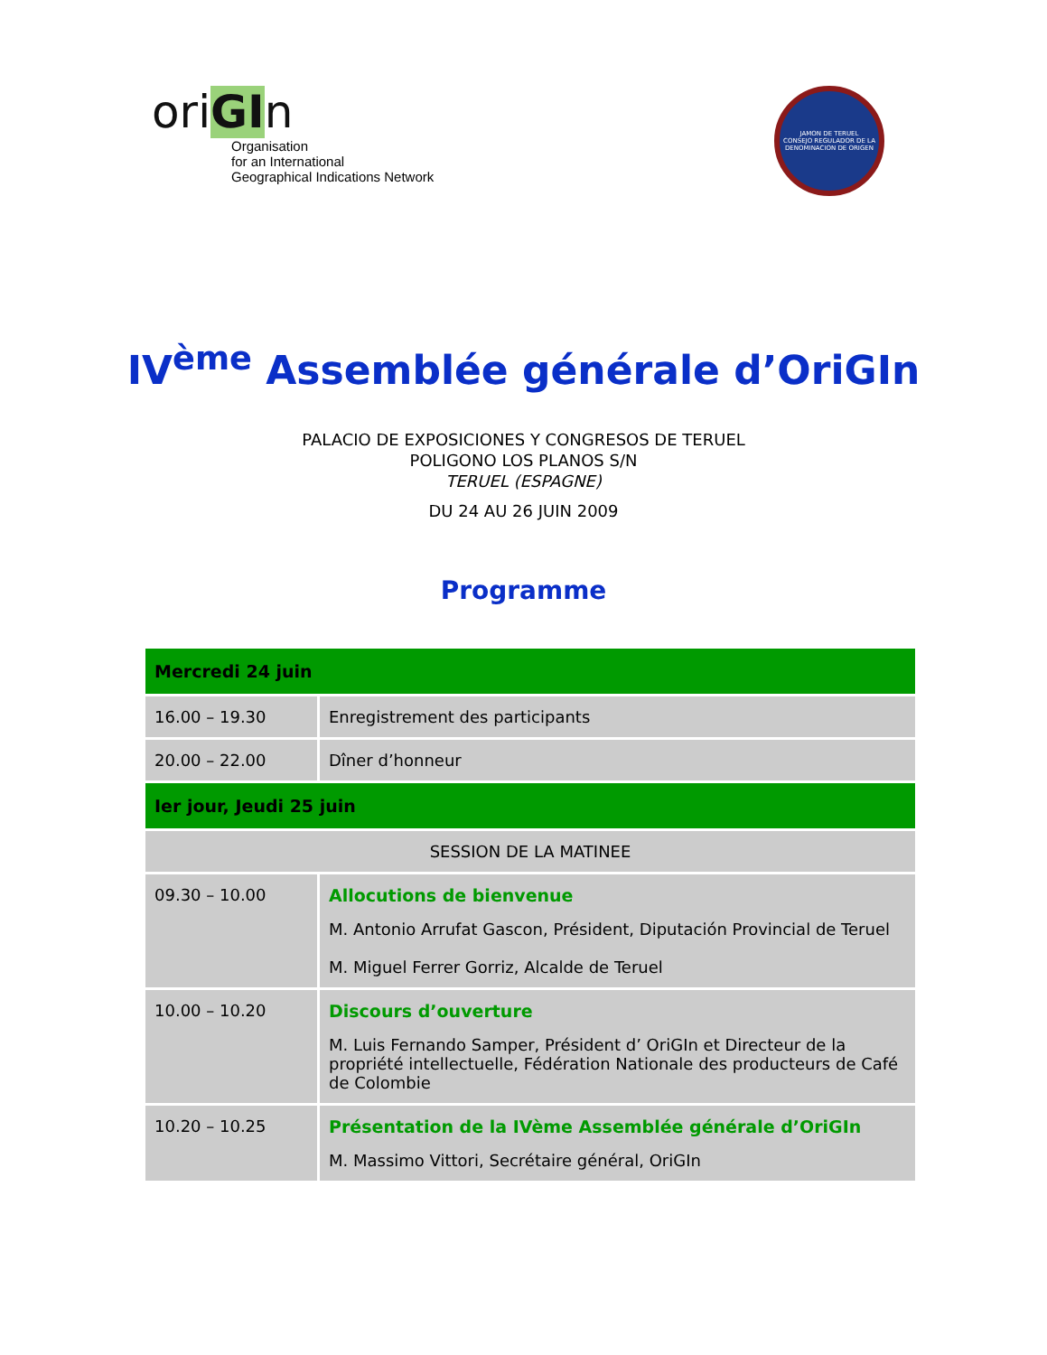oriGIn
Organisation
for an International
Geographical Indications Network
JAMON DE TERUEL
CONSEJO REGULADOR DE LA DENOMINACION DE ORIGEN
IV<sup>ème</sup> Assemblée générale d’OriGIn
PALACIO DE EXPOSICIONES Y CONGRESOS DE TERUEL
POLIGONO LOS PLANOS S/N
TERUEL (ESPAGNE)
DU 24 AU 26 JUIN 2009
Programme
| Mercredi 24 juin | |
| --- | --- |
| 16.00 – 19.30 | Enregistrement des participants |
| 20.00 – 22.00 | Dîner d’honneur |
| Ier jour, Jeudi 25 juin | |
| SESSION DE LA MATINEE | |
| 09.30 – 10.00 | Allocutions de bienvenue M. Antonio Arrufat Gascon, Président, Diputación Provincial de Teruel M. Miguel Ferrer Gorriz, Alcalde de Teruel |
| 10.00 – 10.20 | Discours d’ouverture M. Luis Fernando Samper, Président d’ OriGIn et Directeur de la propriété intellectuelle, Fédération Nationale des producteurs de Café de Colombie |
| 10.20 – 10.25 | Présentation de la IVème Assemblée générale d’OriGIn M. Massimo Vittori, Secrétaire général, OriGIn |